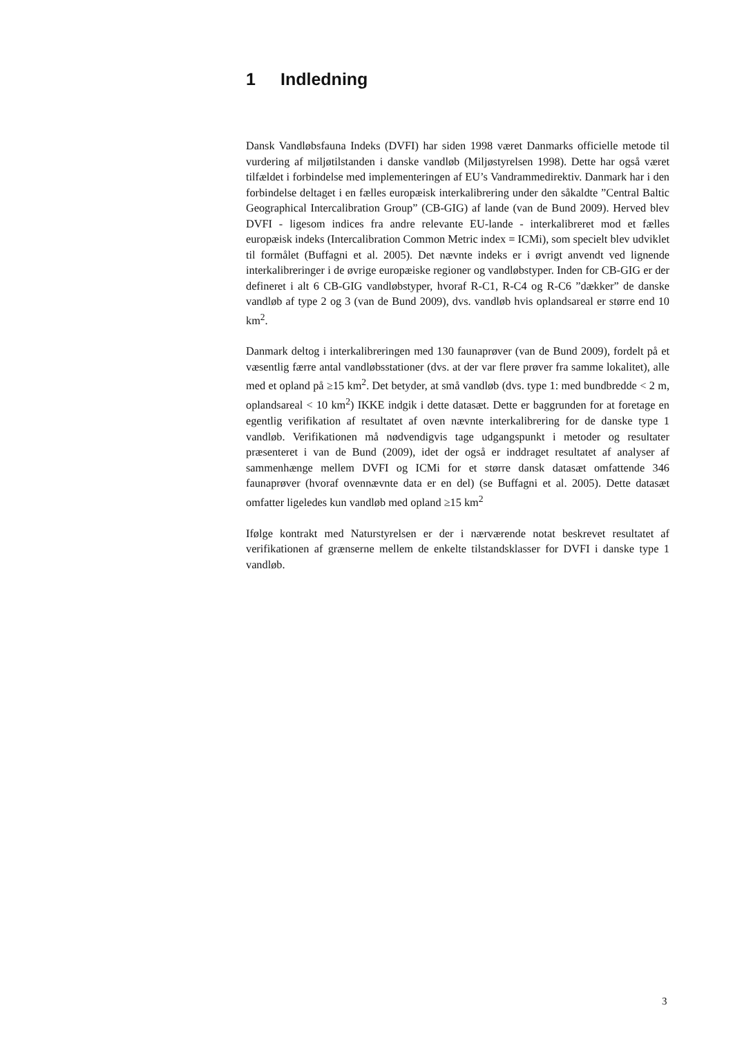1 Indledning
Dansk Vandløbsfauna Indeks (DVFI) har siden 1998 været Danmarks officielle metode til vurdering af miljøtilstanden i danske vandløb (Miljøstyrelsen 1998). Dette har også været tilfældet i forbindelse med implementeringen af EU’s Vandrammedirektiv. Danmark har i den forbindelse deltaget i en fælles europæisk interkalibrering under den såkaldte ”Central Baltic Geographical Intercalibration Group” (CB-GIG) af lande (van de Bund 2009). Herved blev DVFI - ligesom indices fra andre relevante EU-lande - interkalibreret mod et fælles europæisk indeks (Intercalibration Common Metric index = ICMi), som specielt blev udviklet til formålet (Buffagni et al. 2005). Det nævnte indeks er i øvrigt anvendt ved lignende interkalibreringer i de øvrige europæiske regioner og vandløbstyper. Inden for CB-GIG er der defineret i alt 6 CB-GIG vandløbstyper, hvoraf R-C1, R-C4 og R-C6 ”dækker” de danske vandløb af type 2 og 3 (van de Bund 2009), dvs. vandløb hvis oplandsareal er større end 10 km<sup>2</sup>.
Danmark deltog i interkalibreringen med 130 faunaprøver (van de Bund 2009), fordelt på et væsentlig færre antal vandløbsstationer (dvs. at der var flere prøver fra samme lokalitet), alle med et opland på ≥15 km<sup>2</sup>. Det betyder, at små vandløb (dvs. type 1: med bundbredde < 2 m, oplandsareal < 10 km<sup>2</sup>) IKKE indgik i dette datasæt. Dette er baggrunden for at foretage en egentlig verifikation af resultatet af oven nævnte interkalibrering for de danske type 1 vandløb. Verifikationen må nødvendigvis tage udgangspunkt i metoder og resultater præsenteret i van de Bund (2009), idet der også er inddraget resultatet af analyser af sammenhænge mellem DVFI og ICMi for et større dansk datasæt omfattende 346 faunaprøver (hvoraf ovennævnte data er en del) (se Buffagni et al. 2005). Dette datasæt omfatter ligeledes kun vandløb med opland ≥15 km<sup>2</sup>
Ifølge kontrakt med Naturstyrelsen er der i nærværende notat beskrevet resultatet af verifikationen af grænserne mellem de enkelte tilstandsklasser for DVFI i danske type 1 vandløb.
3